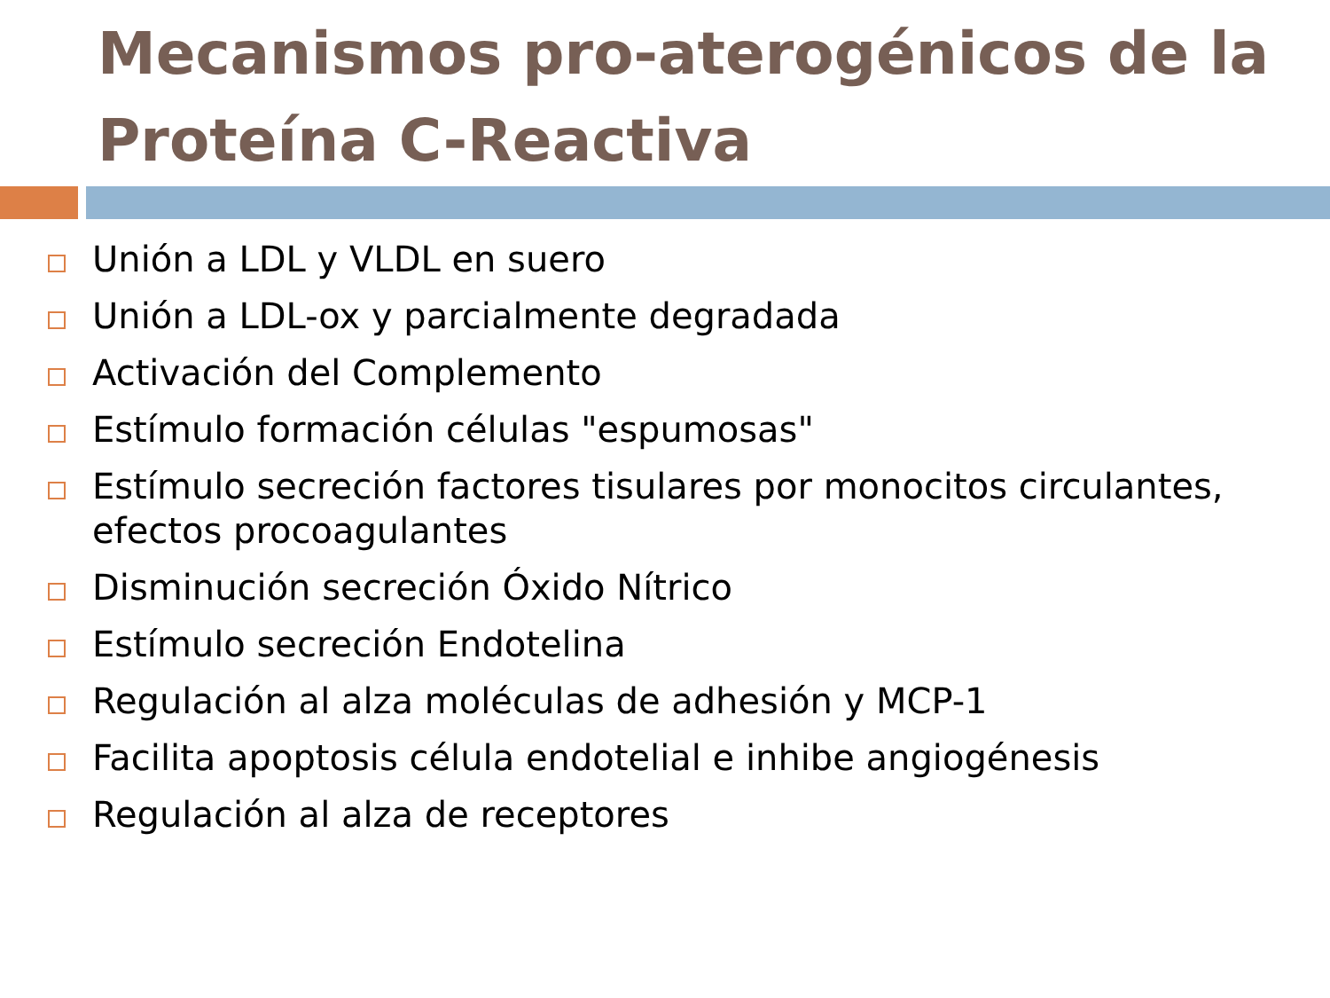Mecanismos pro-aterogénicos de la Proteína C-Reactiva
Unión a LDL y VLDL en suero
Unión a LDL-ox y parcialmente degradada
Activación del Complemento
Estímulo formación células "espumosas"
Estímulo secreción factores tisulares por monocitos circulantes, efectos procoagulantes
Disminución secreción Óxido Nítrico
Estímulo secreción Endotelina
Regulación al alza moléculas de adhesión y MCP-1
Facilita apoptosis célula endotelial e inhibe angiogénesis
Regulación al alza de receptores